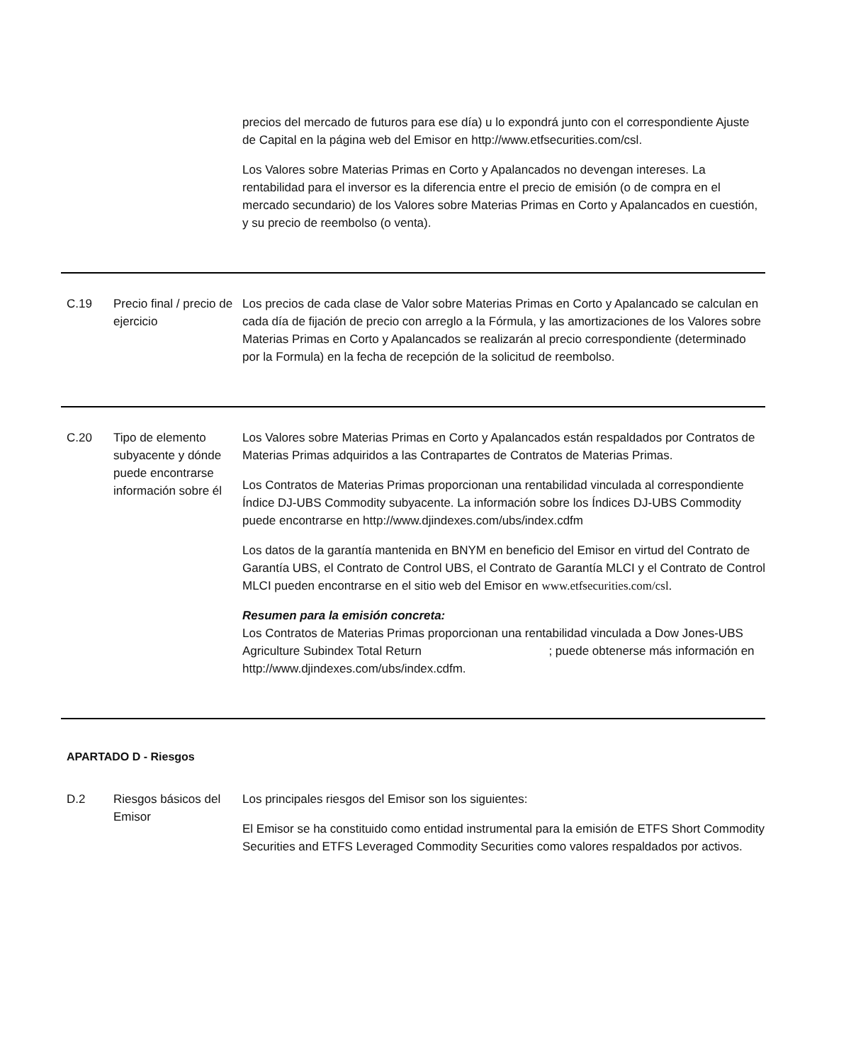| | | precios del mercado de futuros para ese día) u lo expondrá junto con el correspondiente Ajuste de Capital en la página web del Emisor en http://www.etfsecurities.com/csl. Los Valores sobre Materias Primas en Corto y Apalancados no devengan intereses. La rentabilidad para el inversor es la diferencia entre el precio de emisión (o de compra en el mercado secundario) de los Valores sobre Materias Primas en Corto y Apalancados en cuestión, y su precio de reembolso (o venta). |
| C.19 | Precio final / precio de ejercicio | Los precios de cada clase de Valor sobre Materias Primas en Corto y Apalancado se calculan en cada día de fijación de precio con arreglo a la Fórmula, y las amortizaciones de los Valores sobre Materias Primas en Corto y Apalancados se realizarán al precio correspondiente (determinado por la Formula) en la fecha de recepción de la solicitud de reembolso. |
| C.20 | Tipo de elemento subyacente y dónde puede encontrarse información sobre él | Los Valores sobre Materias Primas en Corto y Apalancados están respaldados por Contratos de Materias Primas adquiridos a las Contrapartes de Contratos de Materias Primas. Los Contratos de Materias Primas proporcionan una rentabilidad vinculada al correspondiente Índice DJ-UBS Commodity subyacente. La información sobre los Índices DJ-UBS Commodity puede encontrarse en http://www.djindexes.com/ubs/index.cdfm Los datos de la garantía mantenida en BNYM en beneficio del Emisor en virtud del Contrato de Garantía UBS, el Contrato de Control UBS, el Contrato de Garantía MLCI y el Contrato de Control MLCI pueden encontrarse en el sitio web del Emisor en www.etfsecurities.com/csl. Resumen para la emisión concreta: Los Contratos de Materias Primas proporcionan una rentabilidad vinculada a Dow Jones-UBS Agriculture Subindex Total Return ; puede obtenerse más información en http://www.djindexes.com/ubs/index.cdfm. |
APARTADO D - Riesgos
| D.2 | Riesgos básicos del Emisor | Los principales riesgos del Emisor son los siguientes: El Emisor se ha constituido como entidad instrumental para la emisión de ETFS Short Commodity Securities and ETFS Leveraged Commodity Securities como valores respaldados por activos. |